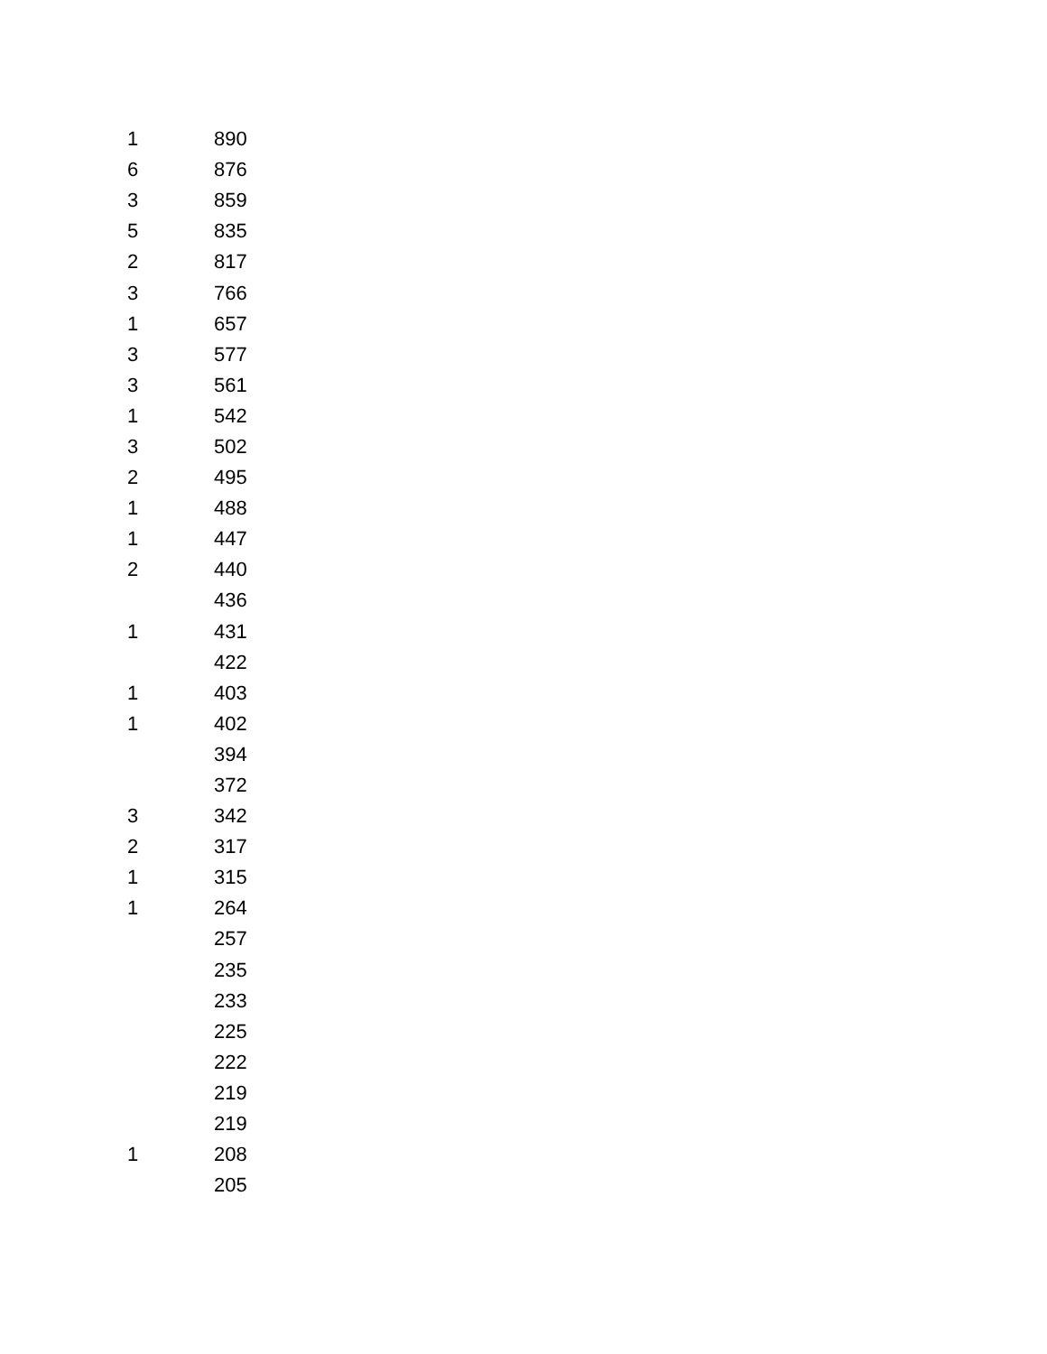| 1 | 890 |
| 6 | 876 |
| 3 | 859 |
| 5 | 835 |
| 2 | 817 |
| 3 | 766 |
| 1 | 657 |
| 3 | 577 |
| 3 | 561 |
| 1 | 542 |
| 3 | 502 |
| 2 | 495 |
| 1 | 488 |
| 1 | 447 |
| 2 | 440 |
| | 436 |
| 1 | 431 |
| | 422 |
| 1 | 403 |
| 1 | 402 |
| | 394 |
| | 372 |
| 3 | 342 |
| 2 | 317 |
| 1 | 315 |
| 1 | 264 |
| | 257 |
| | 235 |
| | 233 |
| | 225 |
| | 222 |
| | 219 |
| | 219 |
| 1 | 208 |
| | 205 |